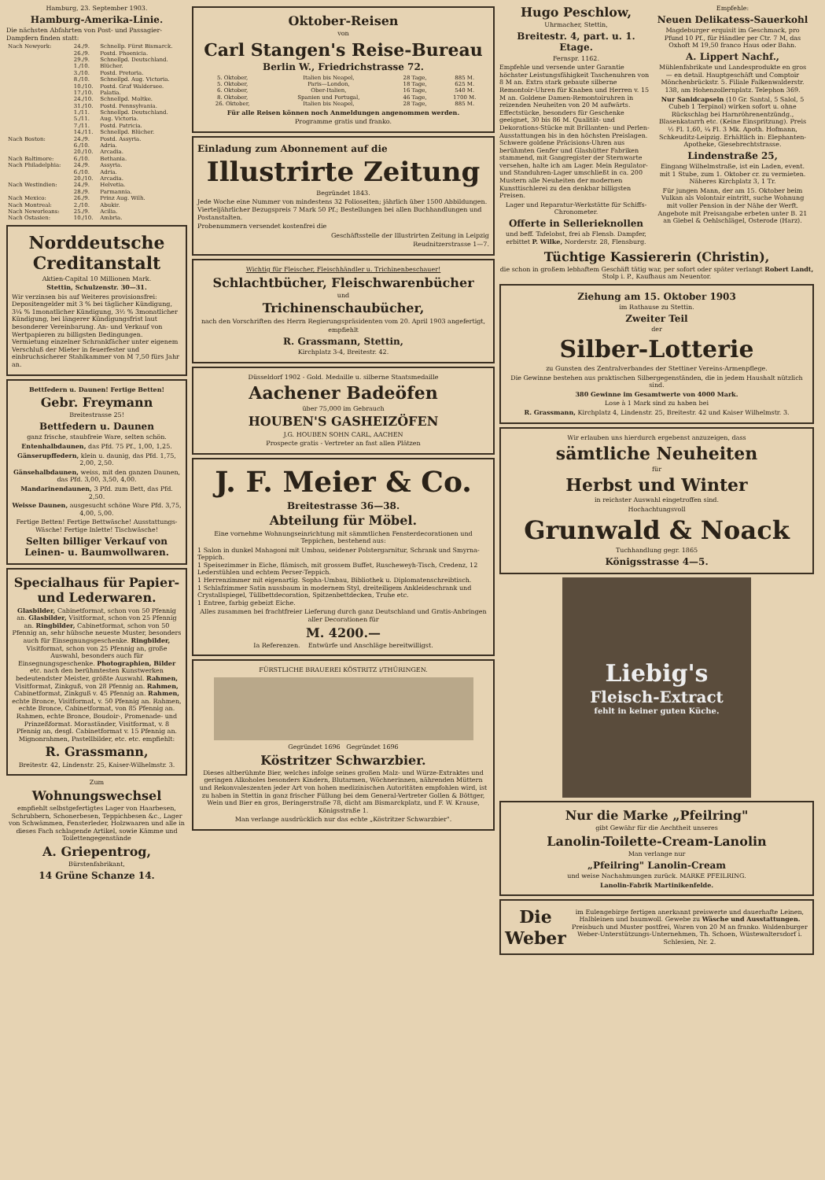Hamburg, 23. September 1903.
Hamburg-Amerika-Linie.
Die nächsten Abfahrten von Post- und Passagier-Dampfern finden statt:
| Nach Newyork: | 24./9. | Schnellp. Fürst Bismarck. |
| | 26./9. | Postd. Phoenicia. |
| | 29./9. | Schnellpd. Deutschland. |
| | 1./10. | Blücher. |
| | 3./10. | Postd. Pretoria. |
| | 8./10. | Schnellpd. Aug. Victoria. |
| | 10./10. | Postd. Graf Waldersee. |
| | 17./10. | Palatia. |
| | 24./10. | Schnellpd. Moltke. |
| | 31./10. | Postd. Pennsylvania. |
| | 1./11. | Schnellpd. Deutschland. |
| | 5./11. | Aug. Victoria. |
| | 7./11. | Postd. Patricia. |
| | 14./11. | Schnellpd. Blücher. |
| Nach Boston: | 24./9. | Postd. Assyria. |
| | 6./10. | Adria. |
| | 20./10. | Arcadia. |
| Nach Baltimore: | 6./10. | Bethania. |
| Nach Philadelphia: | 24./9. | Assyria. |
| | 6./10. | Adria. |
| | 20./10. | Arcadia. |
| Nach Westindien: | 24./9. | Helvetia. |
| | 28./9. | Parmannia. |
| Nach Mexico: | 26./9. | Prinz Aug. Wilh. |
| Nach Montreal: | 2./10. | Abukir. |
| Nach Neworleans: | 25./9. | Acilia. |
| Nach Ostasien: | 10./10. | Ambria. |
Norddeutsche Creditanstalt
Aktien-Capital 10 Millionen Mark.
Stettin, Schulzenstr. 30—31.
Wir verzinsen bis auf Weiteres provisionsfrei: Depositengelder mit 3 % bei täglicher Kündigung, 3¼ % 1monatlicher Kündigung, 3½ % 3monatlicher Kündigung, bei längerer Kündigungsfrist laut besonderer Vereinbarung. An- und Verkauf von Wertpapieren zu billigsten Bedingungen. Vermietung einzelner Schrankfächer unter eigenem Verschluß der Mieter in feuerfester und einbruchsicherer Stahlkammer von M 7,50 fürs Jahr an.
Bettfedern u. Daunen! Fertige Betten!
Gebr. Freymann
Breitestrasse 25!
Bettfedern u. Daunen
ganz frische, staubfreie Ware, selten schön.
Entenhalbdaunen, das Pfd. 75 Pf., 1,00, 1,25.
Gänserupffedern, klein u. daunig, das Pfd. 1,75, 2,00, 2,50.
Gänsehalbdaunen, weiss, mit den ganzen Daunen, das Pfd. 3,00, 3,50, 4,00.
Mandarinendaunen, 3 Pfd. zum Bett, das Pfd. 2,50.
Weisse Daunen, ausgesucht schöne Ware Pfd. 3,75, 4,00, 5,00.
Fertige Betten! Fertige Bettwäsche! Ausstattungs-Wäsche! Fertige Inlette! Tischwäsche!
Selten billiger Verkauf von Leinen- u. Baumwollwaren.
Specialhaus für Papier- und Lederwaren.
Glasbilder, Cabinetformat, schon von 50 Pfennig an. Glasbilder, Visitformat, schon von 25 Pfennig an. Ringbilder, Cabinetformat, schon von 50 Pfennig an, sehr hübsche neueste Muster, besonders auch für Einsegnungsgeschenke. Ringbilder, Visitformat, schon von 25 Pfennig an, große Auswahl, besonders auch für Einsegnungsgeschenke. Photographien, Bilder etc. nach den berühmtesten Kunstwerken bedeutendster Meister, größte Auswahl. Rahmen, Visitformat, Zinkguß, von 28 Pfennig an. Rahmen, Cabinetformat, Zinkguß v. 45 Pfennig an. Rahmen, echte Bronce, Visitformat, v. 50 Pfennig an. Rahmen, echte Bronce, Cabinetformat, von 85 Pfennig an. Rahmen, echte Bronce, Boudoir-, Promenade- und Prinzeßformat. Moraständer, Visitformat, v. 8 Pfennig an, desgl. Cabinetformat v. 15 Pfennig an. Mignonrahmen, Pastellbilder, etc. etc. empfiehlt:
R. Grassmann,
Breitestr. 42, Lindenstr. 25, Kaiser-Wilhelmstr. 3.
Zum
Wohnungswechsel
empfiehlt selbstgefertigtes Lager von Haarbesen, Schrubbern, Schonerbesen, Teppichbesen &c., Lager von Schwämmen, Fensterleder, Holzwaaren und alle in dieses Fach schlagende Artikel, sowie Kämme und Toilettengegenstände
A. Griepentrog,
Bürstenfabrikant,
14 Grüne Schanze 14.
Oktober-Reisen
von
Carl Stangen's Reise-Bureau
Berlin W., Friedrichstrasse 72.
| 5. Oktober, | Italien bis Neapel, | 28 Tage, | 885 M. |
| 5. Oktober, | Paris—London, | 18 Tage, | 625 M. |
| 6. Oktober, | Ober-Italien, | 16 Tage, | 540 M. |
| 8. Oktober, | Spanien und Portugal, | 46 Tage, | 1700 M. |
| 26. Oktober, | Italien bis Neapel, | 28 Tage, | 885 M. |
Für alle Reisen können noch Anmeldungen angenommen werden.
Programme gratis und franko.
Einladung zum Abonnement auf die
Illustrirte Zeitung
Begründet 1843.
Jede Woche eine Nummer von mindestens 32 Folioseiten; jährlich über 1500 Abbildungen. Vierteljährlicher Bezugspreis 7 Mark 50 Pf.; Bestellungen bei allen Buchhandlungen und Postanstalten.
Probenummern versendet kostenfrei die
Geschäftsstelle der Illustrirten Zeitung in Leipzig
Reudnitzerstrasse 1—7.
Wichtig für Fleischer, Fleischhändler u. Trichinenbeschauer!
Schlachtbücher, Fleischwarenbücher
und
Trichinenschaubücher,
nach den Vorschriften des Herrn Regierungspräsidenten vom 20. April 1903 angefertigt,
empfiehlt
R. Grassmann, Stettin,
Kirchplatz 3-4, Breitestr. 42.
Düsseldorf 1902 - Gold. Medaille u. silberne Staatsmedaille
Aachener Badeöfen
über 75,000 im Gebrauch
HOUBEN'S GASHEIZÖFEN
J.G. HOUBEN SOHN CARL, AACHEN
Prospecte gratis - Vertreter an fast allen Plätzen
J. F. Meier & Co.
Breitestrasse 36—38.
Abteilung für Möbel.
Eine vornehme Wohnungseinrichtung mit sämmtlichen Fensterdecorationen und Teppichen, bestehend aus:
1 Salon in dunkel Mahagoni mit Umbau, seidener Polstergarnitur, Schrank und Smyrna-Teppich.
1 Speisezimmer in Eiche, flämisch, mit grossem Buffet, Ruscheweyh-Tisch, Credenz, 12 Lederstühlen und echtem Perser-Teppich.
1 Herrenzimmer mit eigenartig. Sopha-Umbau, Bibliothek u. Diplomatenschreibtisch.
1 Schlafzimmer Satin nussbaum in modernem Styl, dreiteiligem Ankleideschrank und Crystallspiegel, Tüllbettdecoration, Spitzenbettdecken, Truhe etc.
1 Entree, farbig gebeizt Eiche.
Alles zusammen bei frachtfreier Lieferung durch ganz Deutschland und Gratis-Anbringen aller Decorationen für
M. 4200.—
Ia Referenzen. Entwürfe und Anschläge bereitwilligst.
FÜRSTLICHE BRAUEREI KÖSTRITZ i/THÜRINGEN.
Gegründet 1696 Gegründet 1696
Köstritzer Schwarzbier.
Dieses altberühmte Bier, welches infolge seines großen Malz- und Würze-Extraktes und geringen Alkoholes besonders Kindern, Blutarmen, Wöchnerinnen, nährenden Müttern und Rekonvaleszenten jeder Art von hohen medizinischen Autoritäten empfohlen wird, ist zu haben in Stettin in ganz frischer Füllung bei dem General-Vertreter Gollen & Böttger, Wein und Bier en gros, Beringerstraße 78, dicht am Bismarckplatz, und F. W. Krause, Königsstraße 1.
Man verlange ausdrücklich nur das echte „Köstritzer Schwarzbier".
Hugo Peschlow,
Uhrmacher, Stettin,
Breitestr. 4, part. u. 1. Etage.
Fernspr. 1162.
Empfehle und versende unter Garantie höchster Leistungsfähigkeit Taschenuhren von 8 M an. Extra stark gebaute silberne Remontoir-Uhren für Knaben und Herren v. 15 M an. Goldene Damen-Remontoiruhren in reizenden Neuheiten von 20 M aufwärts. Effectstücke, besonders für Geschenke geeignet, 30 bis 86 M. Qualität- und Dekorations-Stücke mit Brillanten- und Perlen-Ausstattungen bis in den höchsten Preislagen. Schwere goldene Präcisions-Uhren aus berühmten Genfer und Glashütter Fabriken stammend, mit Gangregister der Sternwarte versehen, halte ich am Lager. Mein Regulator- und Standuhren-Lager umschließt in ca. 200 Mustern alle Neuheiten der modernen Kunsttischlerei zu den denkbar billigsten Preisen.
Lager und Reparatur-Werkstätte für Schiffs-Chronometer.
Offerte in Sellerieknollen
und beff. Tafelobst, frei ab Flensb. Dampfer, erbittet P. Wilke, Norderstr. 28, Flensburg.
Empfehle:
Neuen Delikatess-Sauerkohl
Magdeburger erquisit im Geschmack, pro Pfund 10 Pf., für Händler per Ctr. 7 M, das Oxhoft M 19,50 franco Haus oder Bahn.
A. Lippert Nachf.,
Mühlenfabrikate und Landesprodukte en gros — en detail. Hauptgeschäft und Comptoir Mönchenbrückstr. 5. Filiale Falkenwalderstr. 138, am Hohenzollernplatz. Telephon 369.
Nur Sanidcapseln (10 Gr. Santal, 5 Salol, 5 Cubeb 1 Terpinol) wirken sofort u. ohne Rückschlag bei Harnröhrenentzündg., Blasenkatarrh etc. (Keine Einspritzung). Preis ½ Fl. 1,60, ¼ Fl. 3 Mk. Apoth. Hofmann, Schkeuditz-Leipzig. Erhältlich in: Elephanten-Apotheke, Giesebrechtstrasse.
Lindenstraße 25,
Eingang Wilhelmstraße, ist ein Laden, event. mit 1 Stube, zum 1. Oktober cr. zu vermieten. Näheres Kirchplatz 3, 1 Tr.
Für jungen Mann, der am 15. Oktober beim Vulkan als Volontair eintritt, suche Wohnung mit voller Pension in der Nähe der Werft. Angebote mit Preisangabe erbeten unter B. 21 an Giebel & Oehlschlägel, Osterode (Harz).
Tüchtige Kassiererin (Christin),
die schon in großem lebhaftem Geschäft tätig war, per sofort oder später verlangt Robert Landt, Stolp i. P., Kaufhaus am Neuentor.
Ziehung am 15. Oktober 1903
im Rathause zu Stettin.
Zweiter Teil
der
Silber-Lotterie
zu Gunsten des Zentralverbandes der Stettiner Vereins-Armenpflege.
Die Gewinne bestehen aus praktischen Silbergegenständen, die in jedem Haushalt nützlich sind.
380 Gewinne im Gesamtwerte von 4000 Mark.
Lose à 1 Mark sind zu haben bei
R. Grassmann, Kirchplatz 4, Lindenstr. 25, Breitestr. 42 und Kaiser Wilhelmstr. 3.
Wir erlauben uns hierdurch ergebenst anzuzeigen, dass
sämtliche Neuheiten
für
Herbst und Winter
in reichster Auswahl eingetroffen sind.
Hochachtungsvoll
Grunwald & Noack
Tuchhandlung gegr. 1865
Königsstrasse 4—5.
Liebig's
Fleisch-Extract
fehlt in keiner guten Küche.
Nur die Marke „Pfeilring"
gibt Gewähr für die Aechtheit unseres
Lanolin-Toilette-Cream-Lanolin
Man verlange nur
„Pfeilring" Lanolin-Cream
und weise Nachahmungen zurück. MARKE PFEILRING.
Lanolin-Fabrik Martinikenfelde.
Die Weber
im Eulengebirge fertigen anerkannt preiswerte und dauerhafte Leinen, Halbleinen und baumwoll. Gewebe zu Wäsche und Ausstattungen. Preisbuch und Muster postfrei, Waren von 20 M an franko. Waldenburger Weber-Unterstützungs-Unternehmen, Th. Schoen, Wüstewaltersdorf i. Schlesien, Nr. 2.